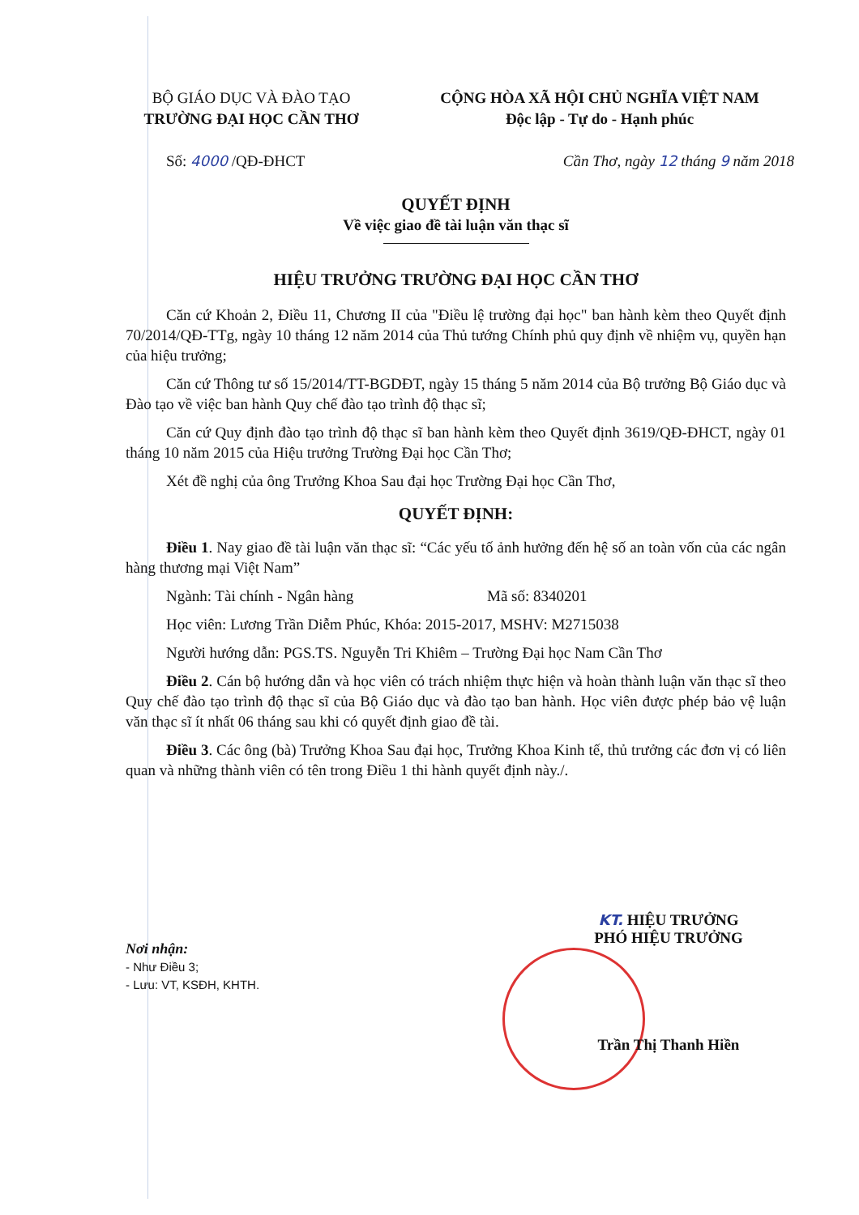BỘ GIÁO DỤC VÀ ĐÀO TẠO
TRƯỜNG ĐẠI HỌC CẦN THƠ
CỘNG HÒA XÃ HỘI CHỦ NGHĨA VIỆT NAM
Độc lập - Tự do - Hạnh phúc
Số: 4000 /QĐ-ĐHCT Cần Thơ, ngày 12 tháng 9 năm 2018
QUYẾT ĐỊNH
Về việc giao đề tài luận văn thạc sĩ
HIỆU TRƯỞNG TRƯỜNG ĐẠI HỌC CẦN THƠ
Căn cứ Khoản 2, Điều 11, Chương II của "Điều lệ trường đại học" ban hành kèm theo Quyết định 70/2014/QĐ-TTg, ngày 10 tháng 12 năm 2014 của Thủ tướng Chính phủ quy định về nhiệm vụ, quyền hạn của hiệu trưởng;
Căn cứ Thông tư số 15/2014/TT-BGDĐT, ngày 15 tháng 5 năm 2014 của Bộ trưởng Bộ Giáo dục và Đào tạo về việc ban hành Quy chế đào tạo trình độ thạc sĩ;
Căn cứ Quy định đào tạo trình độ thạc sĩ ban hành kèm theo Quyết định 3619/QĐ-ĐHCT, ngày 01 tháng 10 năm 2015 của Hiệu trưởng Trường Đại học Cần Thơ;
Xét đề nghị của ông Trưởng Khoa Sau đại học Trường Đại học Cần Thơ,
QUYẾT ĐỊNH:
Điều 1. Nay giao đề tài luận văn thạc sĩ: “Các yếu tố ảnh hưởng đến hệ số an toàn vốn của các ngân hàng thương mại Việt Nam”
Ngành: Tài chính - Ngân hàng Mã số: 8340201
Học viên: Lương Trần Diễm Phúc, Khóa: 2015-2017, MSHV: M2715038
Người hướng dẫn: PGS.TS. Nguyễn Tri Khiêm – Trường Đại học Nam Cần Thơ
Điều 2. Cán bộ hướng dẫn và học viên có trách nhiệm thực hiện và hoàn thành luận văn thạc sĩ theo Quy chế đào tạo trình độ thạc sĩ của Bộ Giáo dục và đào tạo ban hành. Học viên được phép bảo vệ luận văn thạc sĩ ít nhất 06 tháng sau khi có quyết định giao đề tài.
Điều 3. Các ông (bà) Trưởng Khoa Sau đại học, Trưởng Khoa Kinh tế, thủ trưởng các đơn vị có liên quan và những thành viên có tên trong Điều 1 thi hành quyết định này./.
Nơi nhận:
- Như Điều 3;
- Lưu: VT, KSĐH, KHTH.
KT. HIỆU TRƯỞNG
PHÓ HIỆU TRƯỞNG
Trần Thị Thanh Hiền